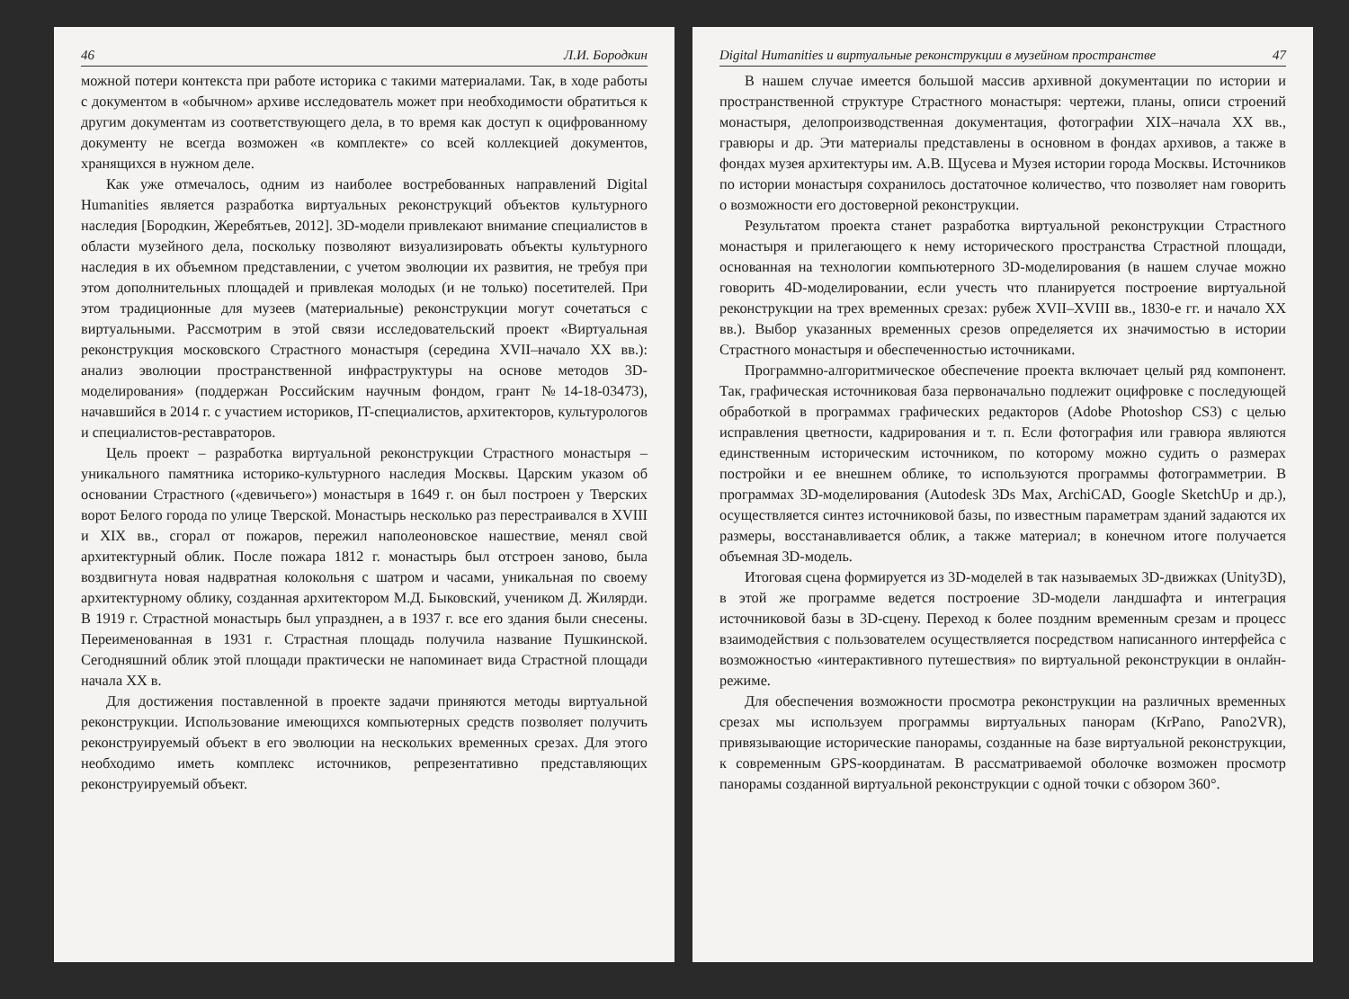46 Л.И. Бородкин
можной потери контекста при работе историка с такими материалами. Так, в ходе работы с документом в «обычном» архиве исследователь может при необходимости обратиться к другим документам из соответствующего дела, в то время как доступ к оцифрованному документу не всегда возможен «в комплекте» со всей коллекцией документов, хранящихся в нужном деле.
Как уже отмечалось, одним из наиболее востребованных направлений Digital Humanities является разработка виртуальных реконструкций объектов культурного наследия [Бородкин, Жеребятьев, 2012]. 3D-модели привлекают внимание специалистов в области музейного дела, поскольку позволяют визуализировать объекты культурного наследия в их объемном представлении, с учетом эволюции их развития, не требуя при этом дополнительных площадей и привлекая молодых (и не только) посетителей. При этом традиционные для музеев (материальные) реконструкции могут сочетаться с виртуальными. Рассмотрим в этой связи исследовательский проект «Виртуальная реконструкция московского Страстного монастыря (середина XVII–начало XX вв.): анализ эволюции пространственной инфраструктуры на основе методов 3D-моделирования» (поддержан Российским научным фондом, грант №14-18-03473), начавшийся в 2014 г. с участием историков, IT-специалистов, архитекторов, культурологов и специалистов-реставраторов.
Цель проект – разработка виртуальной реконструкции Страстного монастыря – уникального памятника историко-культурного наследия Москвы. Царским указом об основании Страстного («девичьего») монастыря в 1649 г. он был построен у Тверских ворот Белого города по улице Тверской. Монастырь несколько раз перестраивался в XVIII и XIX вв., сгорал от пожаров, пережил наполеоновское нашествие, менял свой архитектурный облик. После пожара 1812 г. монастырь был отстроен заново, была воздвигнута новая надвратная колокольня с шатром и часами, уникальная по своему архитектурному облику, созданная архитектором М.Д. Быковский, учеником Д. Жилярди. В 1919 г. Страстной монастырь был упразднен, а в 1937 г. все его здания были снесены. Переименованная в 1931 г. Страстная площадь получила название Пушкинской. Сегодняшний облик этой площади практически не напоминает вида Страстной площади начала XX в.
Для достижения поставленной в проекте задачи приняются методы виртуальной реконструкции. Использование имеющихся компьютерных средств позволяет получить реконструируемый объект в его эволюции на нескольких временных срезах. Для этого необходимо иметь комплекс источников, репрезентативно представляющих реконструируемый объект.
Digital Humanities и виртуальные реконструкции в музейном пространстве 47
В нашем случае имеется большой массив архивной документации по истории и пространственной структуре Страстного монастыря: чертежи, планы, описи строений монастыря, делопроизводственная документация, фотографии XIX–начала XX вв., гравюры и др. Эти материалы представлены в основном в фондах архивов, а также в фондах музея архитектуры им. А.В. Щусева и Музея истории города Москвы. Источников по истории монастыря сохранилось достаточное количество, что позволяет нам говорить о возможности его достоверной реконструкции.
Результатом проекта станет разработка виртуальной реконструкции Страстного монастыря и прилегающего к нему исторического пространства Страстной площади, основанная на технологии компьютерного 3D-моделирования (в нашем случае можно говорить 4D-моделировании, если учесть что планируется построение виртуальной реконструкции на трех временных срезах: рубеж XVII–XVIII вв., 1830-е гг. и начало XX вв.). Выбор указанных временных срезов определяется их значимостью в истории Страстного монастыря и обеспеченностью источниками.
Программно-алгоритмическое обеспечение проекта включает целый ряд компонент. Так, графическая источниковая база первоначально подлежит оцифровке с последующей обработкой в программах графических редакторов (Adobe Photoshop CS3) с целью исправления цветности, кадрирования и т. п. Если фотография или гравюра являются единственным историческим источником, по которому можно судить о размерах постройки и ее внешнем облике, то используются программы фотограмметрии. В программах 3D-моделирования (Autodesk 3Ds Max, ArchiCAD, Google SketchUp и др.), осуществляется синтез источниковой базы, по известным параметрам зданий задаются их размеры, восстанавливается облик, а также материал; в конечном итоге получается объемная 3D-модель.
Итоговая сцена формируется из 3D-моделей в так называемых 3D-движках (Unity3D), в этой же программе ведется построение 3D-модели ландшафта и интеграция источниковой базы в 3D-сцену. Переход к более поздним временным срезам и процесс взаимодействия с пользователем осуществляется посредством написанного интерфейса с возможностью «интерактивного путешествия» по виртуальной реконструкции в онлайн-режиме.
Для обеспечения возможности просмотра реконструкции на различных временных срезах мы используем программы виртуальных панорам (KrPano, Pano2VR), привязывающие исторические панорамы, созданные на базе виртуальной реконструкции, к современным GPS-координатам. В рассматриваемой оболочке возможен просмотр панорамы созданной виртуальной реконструкции с одной точки с обзором 360°.